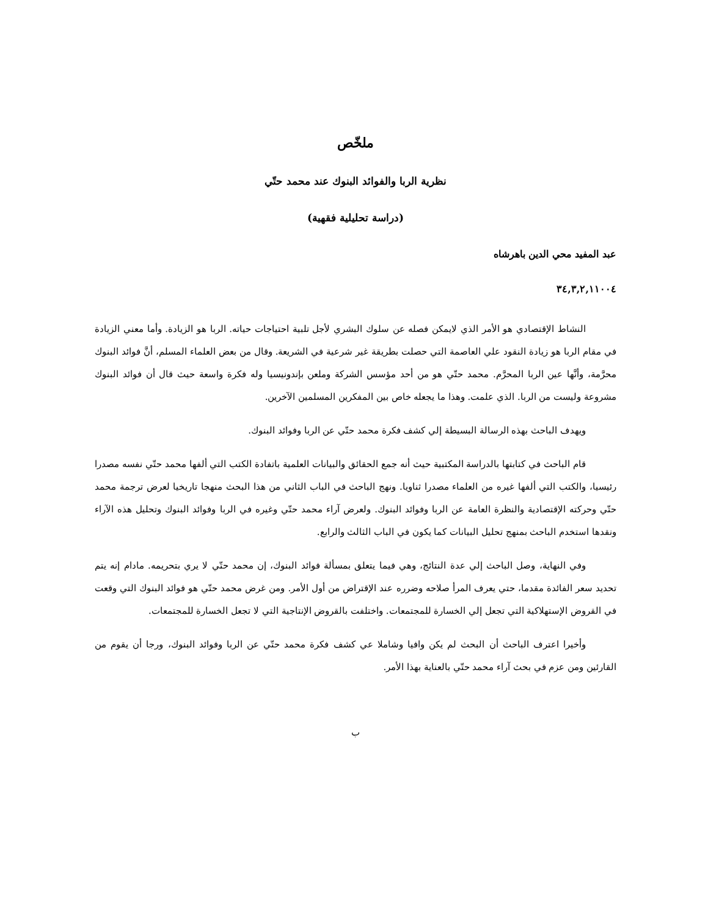ملخّص
نظرية الربا والفوائد البنوك عند محمد حتّي
(دراسة تحليلية فقهية)
عبد المفيد محي الدين باهرشاه
٣٤,٣,٢,١١٠٠٤
النشاط الإقتصادي هو الأمر الذي لايمكن فصله عن سلوك البشري لأجل تلبية احتياجات حياته. الربا هو الزيادة. وأما معني الزيادة في مقام الربا هو زيادة النقود علي العاصمة التي حصلت بطريقة غير شرعية في الشريعة. وقال من بعض العلماء المسلم، أنَّ فوائد البنوك محرَّمة، وأنَّها عين الربا المحرَّم. محمد حتّي هو من أحد مؤسس الشركة وملعن بإندونيسيا وله فكرة واسعة حيث قال أن فوائد البنوك مشروعة وليست من الربا. الذي علمت. وهذا ما يجعله خاص بين المفكرين المسلمين الآخرين.
ويهدف الباحث بهذه الرسالة البسيطة إلي كشف فكرة محمد حتّي عن الربا وفوائد البنوك.
قام الباحث في كتابتها بالدراسة المكتبية حيث أنه جمع الحقائق والبيانات العلمية باتفادة الكتب التي ألفها محمد حتّي نفسه مصدرا رئيسيا، والكتب التي ألفها غيره من العلماء مصدرا ثناويا. ونهج الباحث في الباب الثاني من هذا البحث منهجا تاريخيا لعرض ترجمة محمد حتّي وحركته الإقتصادية والنظرة العامة عن الربا وفوائد البنوك. ولعرض آراء محمد حتّي وغيره في الربا وفوائد البنوك وتحليل هذه الآراء ونقدها استخدم الباحث بمنهج تحليل البيانات كما يكون في الباب الثالث والرابع.
وفي النهاية، وصل الباحث إلي عدة النتائج، وهي فيما يتعلق بمسألة فوائد البنوك، إن محمد حتّي لا يري بتحريمه. مادام إنه يتم تحديد سعر الفائدة مقدما، حتي يعرف المرأ صلاحه وضرره عند الإقتراض من أول الأمر. ومن غرض محمد حتّي هو فوائد البنوك التي وقعت في القروض الإستهلاكية التي تجعل إلي الخسارة للمجتمعات. واختلفت بالقروض الإنتاجية التي لا تجعل الخسارة للمجتمعات.
وأخيرا اعترف الباحث أن البحث لم يكن وافيا وشاملا عي كشف فكرة محمد حتّي عن الربا وفوائد البنوك، ورجا أن يقوم من القارئين ومن عزم في بحث آراء محمد حتّي بالعناية بهذا الأمر.
ب